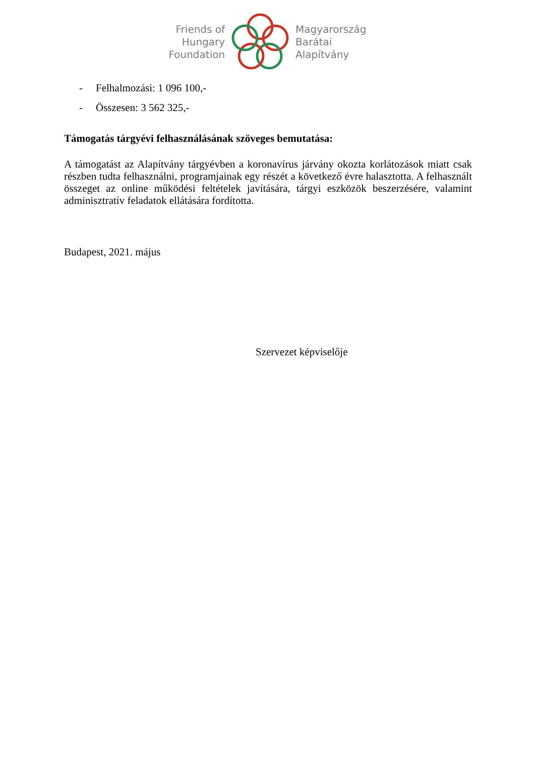Friends of
Hungary
Foundation
Magyarország
Barátai
Alapítvány
- Felhalmozási: 1 096 100,-
- Összesen: 3 562 325,-
Támogatás tárgyévi felhasználásának szöveges bemutatása:
A támogatást az Alapítvány tárgyévben a koronavírus járvány okozta korlátozások miatt csak részben tudta felhasználni, programjainak egy részét a következő évre halasztotta. A felhasznált összeget az online működési feltételek javítására, tárgyi eszközök beszerzésére, valamint adminisztratív feladatok ellátására fordította.
Budapest, 2021. május
Szervezet képviselője